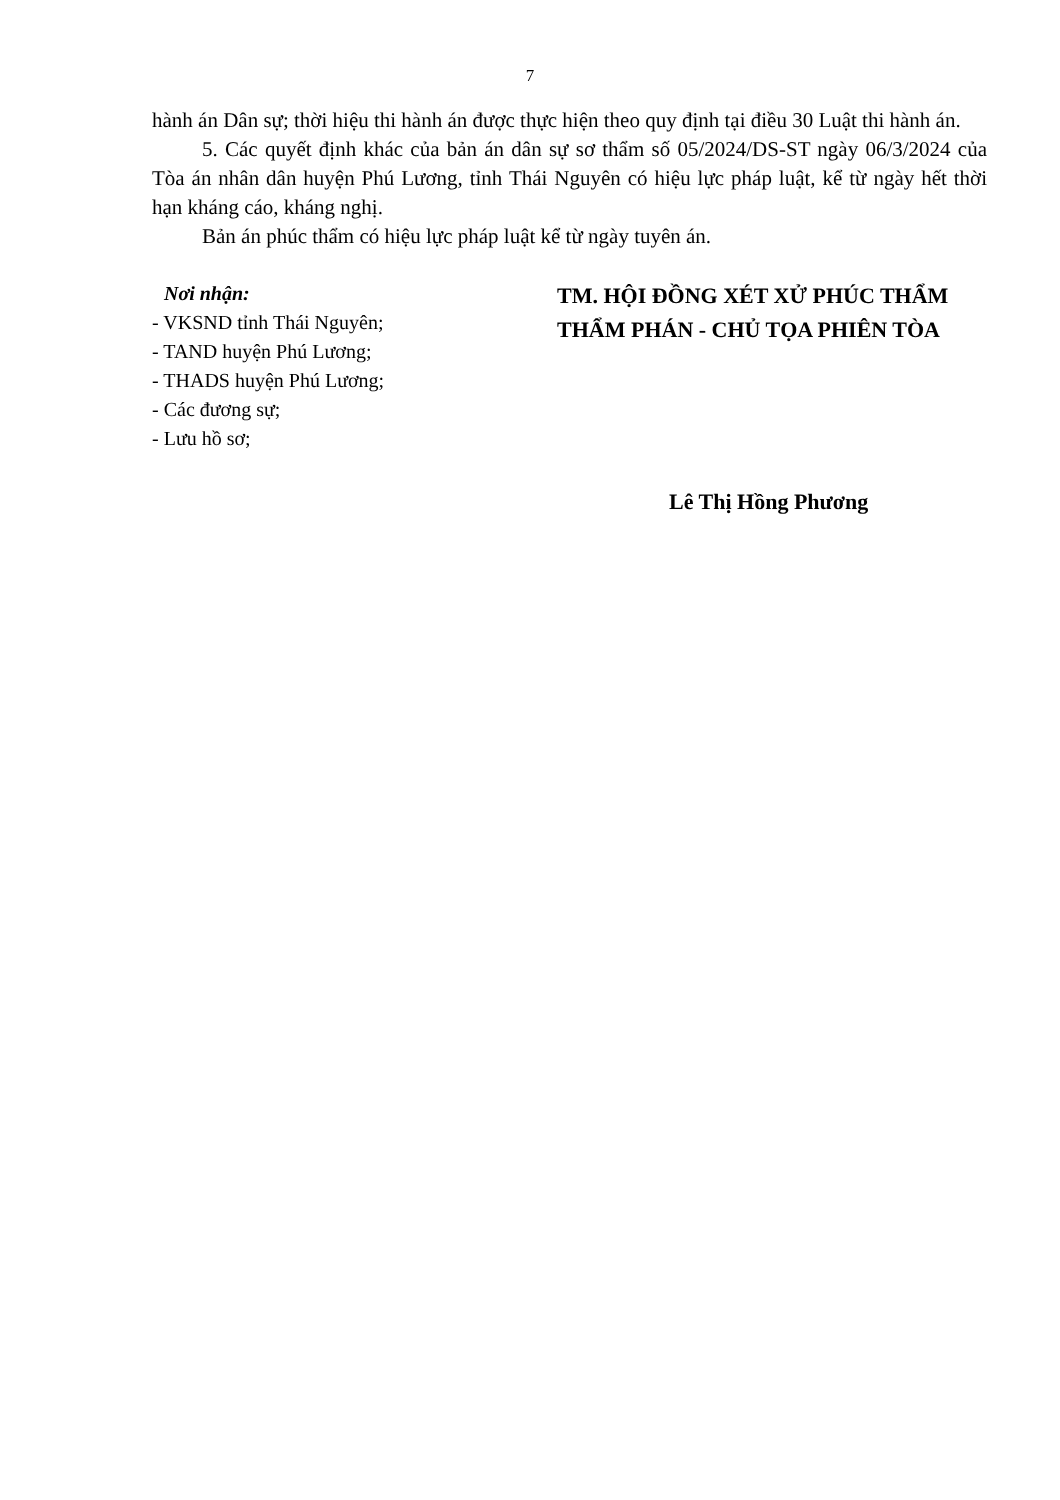7
hành án Dân sự; thời hiệu thi hành án được thực hiện theo quy định tại điều 30 Luật thi hành án.
5. Các quyết định khác của bản án dân sự sơ thẩm số 05/2024/DS-ST ngày 06/3/2024 của Tòa án nhân dân huyện Phú Lương, tỉnh Thái Nguyên có hiệu lực pháp luật, kể từ ngày hết thời hạn kháng cáo, kháng nghị.
Bản án phúc thẩm có hiệu lực pháp luật kể từ ngày tuyên án.
Nơi nhận:
- VKSND tỉnh Thái Nguyên;
- TAND huyện Phú Lương;
- THADS huyện Phú Lương;
- Các đương sự;
- Lưu hồ sơ;
TM. HỘI ĐỒNG XÉT XỬ PHÚC THẨM
THẨM PHÁN - CHỦ TỌA PHIÊN TÒA
Lê Thị Hồng Phương